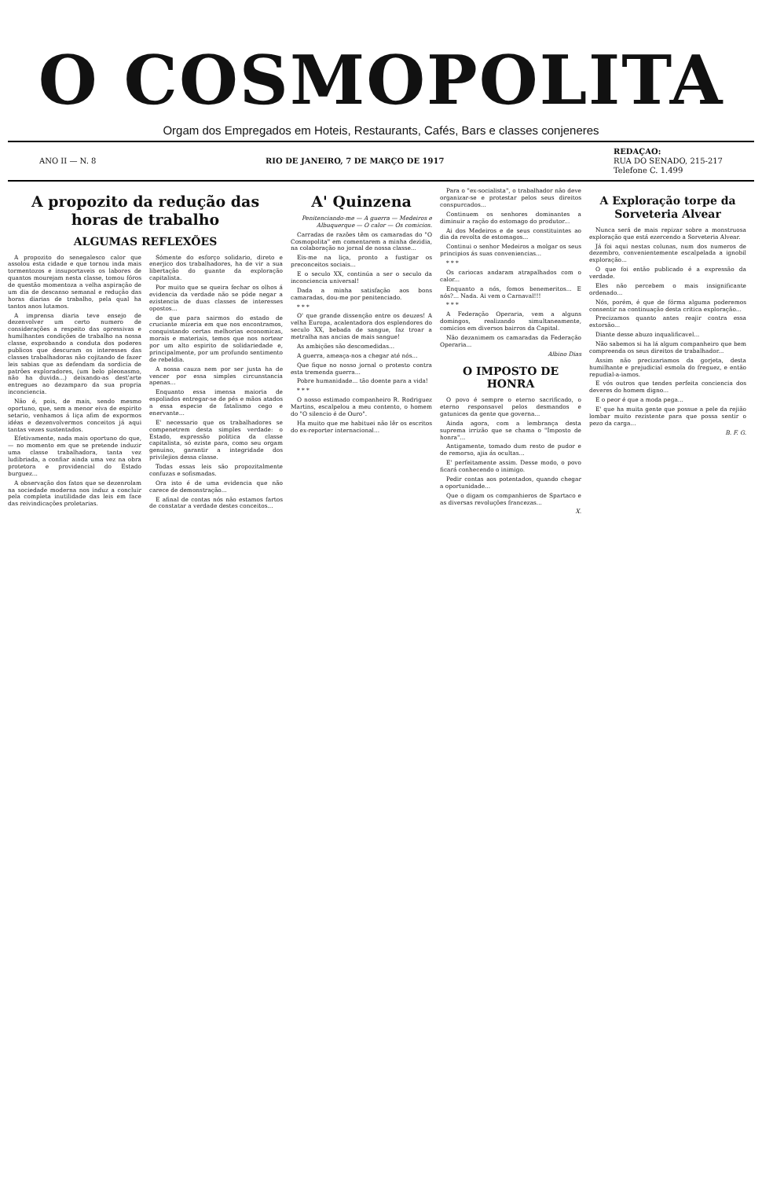O COSMOPOLITA
Orgam dos Empregados em Hoteis, Restaurants, Cafés, Bars e classes conjeneres
ANO II — N. 8 RIO DE JANEIRO, 7 DE MARÇO DE 1917 REDAÇAO:
RUA DO SENADO, 215-217
Telefone C. 1.499
A propozito da redução das horas de trabalho
ALGUMAS REFLEXÕES
A propozito do senegalesco calor que assolou esta cidade e que tornou inda mais tormentozos e insuportaveis os labores de quantos mourejam nesta classe, tomou fóros de questão momentoza a velha aspiração de um dia de descanso semanal e redução das horas diarias de trabalho, pela qual ha tantos anos lutamos.
A imprensa diaria teve ensejo de dezenvolver um certo numero de considerações a respeito das opressivas e humilhantes condições de trabalho na nossa classe, exprobando a conduta dos poderes publicos que descuram os interesses das classes trabalhadoras não cojitando de fazer leis sabias que as defendam da sordicia de patrões exploradores, (um belo pleonasmo, não ha duvida...) deixando-as dest'arte entregues ao dezamparo da sua propria inconciencia.
Não é, pois, de mais, sendo mesmo oportuno, que, sem a menor eiva de espirito setario, venhamos á liça afim de expormos idéas e dezenvolvermos conceitos já aqui tantas vezes sustentados.
Efetivamente, nada mais oportuno do que, — no momento em que se pretende induzir uma classe trabalhadora, tanta vez ludibriada, a confiar ainda uma vez na obra protetora e providencial do Estado burguez...
A observação dos fatos que se dezenrolam na sociedade moderna nos induz a concluir pela completa inutilidade das leis em face das reivindicações proletarias.
Sómente do esforço solidario, direto e enerjico dos trabalhadores, ha de vir a sua libertação do guante da exploração capitalista.
Por muito que se queira fechar os olhos á evidencia da verdade não se póde negar a ezistencia de duas classes de interesses opostos...
de que para sairmos do estado de cruciante mizeria em que nos encontramos, conquistando certas melhorias economicas, morais e materiais, temos que nos nortear por um alto espirito de solidariedade e, principalmente, por um profundo sentimento de rebeldia.
A nossa cauza nem por ser justa ha de vencer por essa simples circunstancia apenas...
Enquanto essa imensa maioria de espoliados entregar-se de pés e mãos atados a essa especie de fatalismo cego e enervante...
E' necessario que os trabalhadores se compenetrem desta simples verdade: o Estado, expressão politica da classe capitalista, só eziste para, como seu orgam genuino, garantir a integridade dos privilejios dessa classe.
Todas essas leis são propozitalmente confuzas e sofismadas.
Ora isto é de uma evidencia que não carece de demonstração...
E afinal de contas nós não estamos fartos de constatar a verdade destes conceitos...
A' Quinzena
Penitenciando-me — A guerra — Medeiros e Albuquerque — O calor — Os comicios.
Carradas de razões têm os camaradas do "O Cosmopolita" em comentarem a minha dezidia, na colaboração no jornal de nossa classe...
Eis-me na liça, pronto a fustigar os preconceitos sociais...
E o seculo XX, continúa a ser o seculo da inconciencia universal!
Dada a minha satisfação aos bons camaradas, dou-me por penitenciado.
* * *
O' que grande dissenção entre os deuzes! A velha Europa, acalentadora dos esplendores do seculo XX, bebada de sangue, faz troar a metralha nas ancias de mais sangue!
As ambições são descomedidas...
A guerra, ameaça-nos a chegar até nós...
Que fique no nosso jornal o protesto contra esta tremenda guerra...
Pobre humanidade... tão doente para a vida!
* * *
O nosso estimado companheiro R. Rodriguez Martins, escalpelou a meu contento, o homem do "O silencio é de Ouro".
Ha muito que me habituei não lêr os escritos do ex-reporter internacional...
Para o "ex-socialista", o trabalhador não deve organizar-se e protestar pelos seus direitos conspurcados...
Continuem os senhores dominantes a diminuir a ração do estomago do produtor...
Ai dos Medeiros e de seus constituintes ao dia da revolta de estomagos...
Continui o senhor Medeiros a molgar os seus principios ás suas conveniencias...
* * *
Os cariocas andaram atrapalhados com o calor...
Enquanto a nós, fomos benemeritos... E nós?... Nada. Ai vem o Carnaval!!!
* * *
A Federação Operaria, vem a alguns domingos, realizando simultaneamente, comicios em diversos bairros da Capital.
Não dezanimem os camaradas da Federação Operaria...
Albino Dias
O IMPOSTO DE HONRA
O povo é sempre o eterno sacrificado, o eterno responsavel pelos desmandos e gatunices da gente que governa...
Ainda agora, com a lembrança desta suprema irrizão que se chama o "Imposto de honra"...
Antigamente, tomado dum resto de pudor e de remorso, ajia ás ocultas...
E' perfeitamente assim. Desse modo, o povo ficará conhecendo o inimigo.
Pedir contas aos potentados, quando chegar a oportunidade...
Que o digam os companhieros de Spartaco e as diversas revoluções francezas...
X.
A Exploração torpe da Sorveteria Alvear
Nunca será de mais repizar sobre a monstruosa exploração que está ezercendo a Sorveteria Alvear.
Já foi aqui nestas colunas, num dos numeros de dezembro, convenientemente escalpelada a ignobil exploração...
O que foi então publicado é a expressão da verdade.
Eles não percebem o mais insignificante ordenado...
Nós, porém, é que de fórma alguma poderemos consentir na continuação desta critica exploração...
Precizamos quanto antes reajir contra essa extorsão...
Diante desse abuzo inqualificavel...
Não sabemos si ha lá algum companheiro que bem compreenda os seus direitos de trabalhador...
Assim não precizariamos da gorjeta, desta humilhante e prejudicial esmola do freguez, e então repudial-a-iamos.
E vós outros que tendes perfeita conciencia dos deveres do homem digno...
E o peor é que a moda pega...
E' que ha muita gente que possue a pele da rejião lombar muito rezistente para que possa sentir o pezo da carga...
B. F. G.